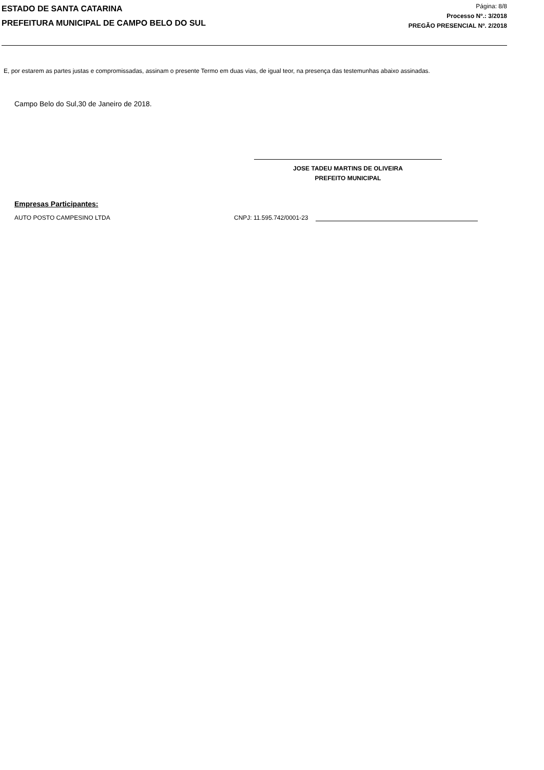ESTADO DE SANTA CATARINA
PREFEITURA MUNICIPAL DE CAMPO BELO DO SUL
Página: 8/8
Processo Nº.: 3/2018
PREGÃO PRESENCIAL Nº. 2/2018
E, por estarem as partes justas e compromissadas, assinam o presente Termo em duas vias, de igual teor, na presença das testemunhas abaixo assinadas.
Campo Belo do Sul,30 de Janeiro de 2018.
JOSE TADEU MARTINS DE OLIVEIRA
PREFEITO MUNICIPAL
Empresas Participantes:
AUTO POSTO CAMPESINO LTDA CNPJ: 11.595.742/0001-23